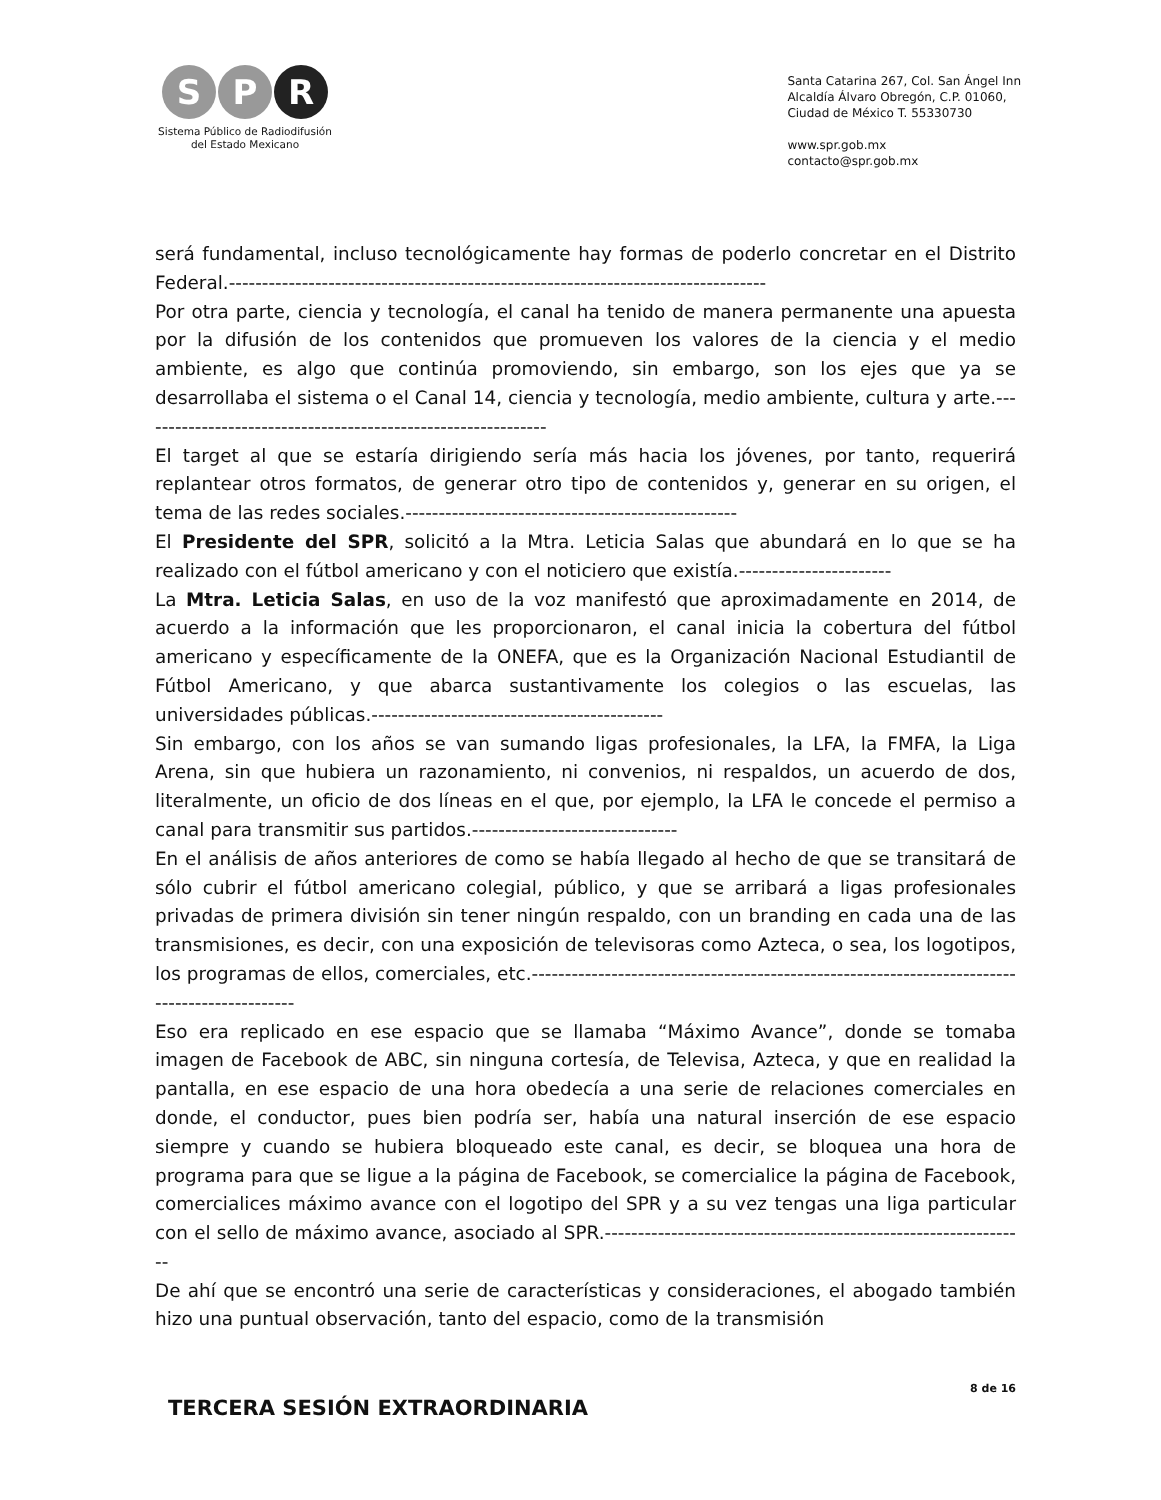S P R
Sistema Público de Radiodifusión
del Estado Mexicano
Santa Catarina 267, Col. San Ángel Inn
Alcaldía Álvaro Obregón, C.P. 01060,
Ciudad de México T. 55330730
www.spr.gob.mx
contacto@spr.gob.mx
será fundamental, incluso tecnológicamente hay formas de poderlo concretar en el Distrito Federal.---------------------------------------------------------------------------------
Por otra parte, ciencia y tecnología, el canal ha tenido de manera permanente una apuesta por la difusión de los contenidos que promueven los valores de la ciencia y el medio ambiente, es algo que continúa promoviendo, sin embargo, son los ejes que ya se desarrollaba el sistema o el Canal 14, ciencia y tecnología, medio ambiente, cultura y arte.--------------------------------------------------------------
El target al que se estaría dirigiendo sería más hacia los jóvenes, por tanto, requerirá replantear otros formatos, de generar otro tipo de contenidos y, generar en su origen, el tema de las redes sociales.--------------------------------------------------
El Presidente del SPR, solicitó a la Mtra. Leticia Salas que abundará en lo que se ha realizado con el fútbol americano y con el noticiero que existía.-----------------------
La Mtra. Leticia Salas, en uso de la voz manifestó que aproximadamente en 2014, de acuerdo a la información que les proporcionaron, el canal inicia la cobertura del fútbol americano y específicamente de la ONEFA, que es la Organización Nacional Estudiantil de Fútbol Americano, y que abarca sustantivamente los colegios o las escuelas, las universidades públicas.--------------------------------------------
Sin embargo, con los años se van sumando ligas profesionales, la LFA, la FMFA, la Liga Arena, sin que hubiera un razonamiento, ni convenios, ni respaldos, un acuerdo de dos, literalmente, un oficio de dos líneas en el que, por ejemplo, la LFA le concede el permiso a canal para transmitir sus partidos.-------------------------------
En el análisis de años anteriores de como se había llegado al hecho de que se transitará de sólo cubrir el fútbol americano colegial, público, y que se arribará a ligas profesionales privadas de primera división sin tener ningún respaldo, con un branding en cada una de las transmisiones, es decir, con una exposición de televisoras como Azteca, o sea, los logotipos, los programas de ellos, comerciales, etc.----------------------------------------------------------------------------------------------
Eso era replicado en ese espacio que se llamaba “Máximo Avance”, donde se tomaba imagen de Facebook de ABC, sin ninguna cortesía, de Televisa, Azteca, y que en realidad la pantalla, en ese espacio de una hora obedecía a una serie de relaciones comerciales en donde, el conductor, pues bien podría ser, había una natural inserción de ese espacio siempre y cuando se hubiera bloqueado este canal, es decir, se bloquea una hora de programa para que se ligue a la página de Facebook, se comercialice la página de Facebook, comercialices máximo avance con el logotipo del SPR y a su vez tengas una liga particular con el sello de máximo avance, asociado al SPR.----------------------------------------------------------------
De ahí que se encontró una serie de características y consideraciones, el abogado también hizo una puntual observación, tanto del espacio, como de la transmisión
TERCERA SESIÓN EXTRAORDINARIA
8 de 16